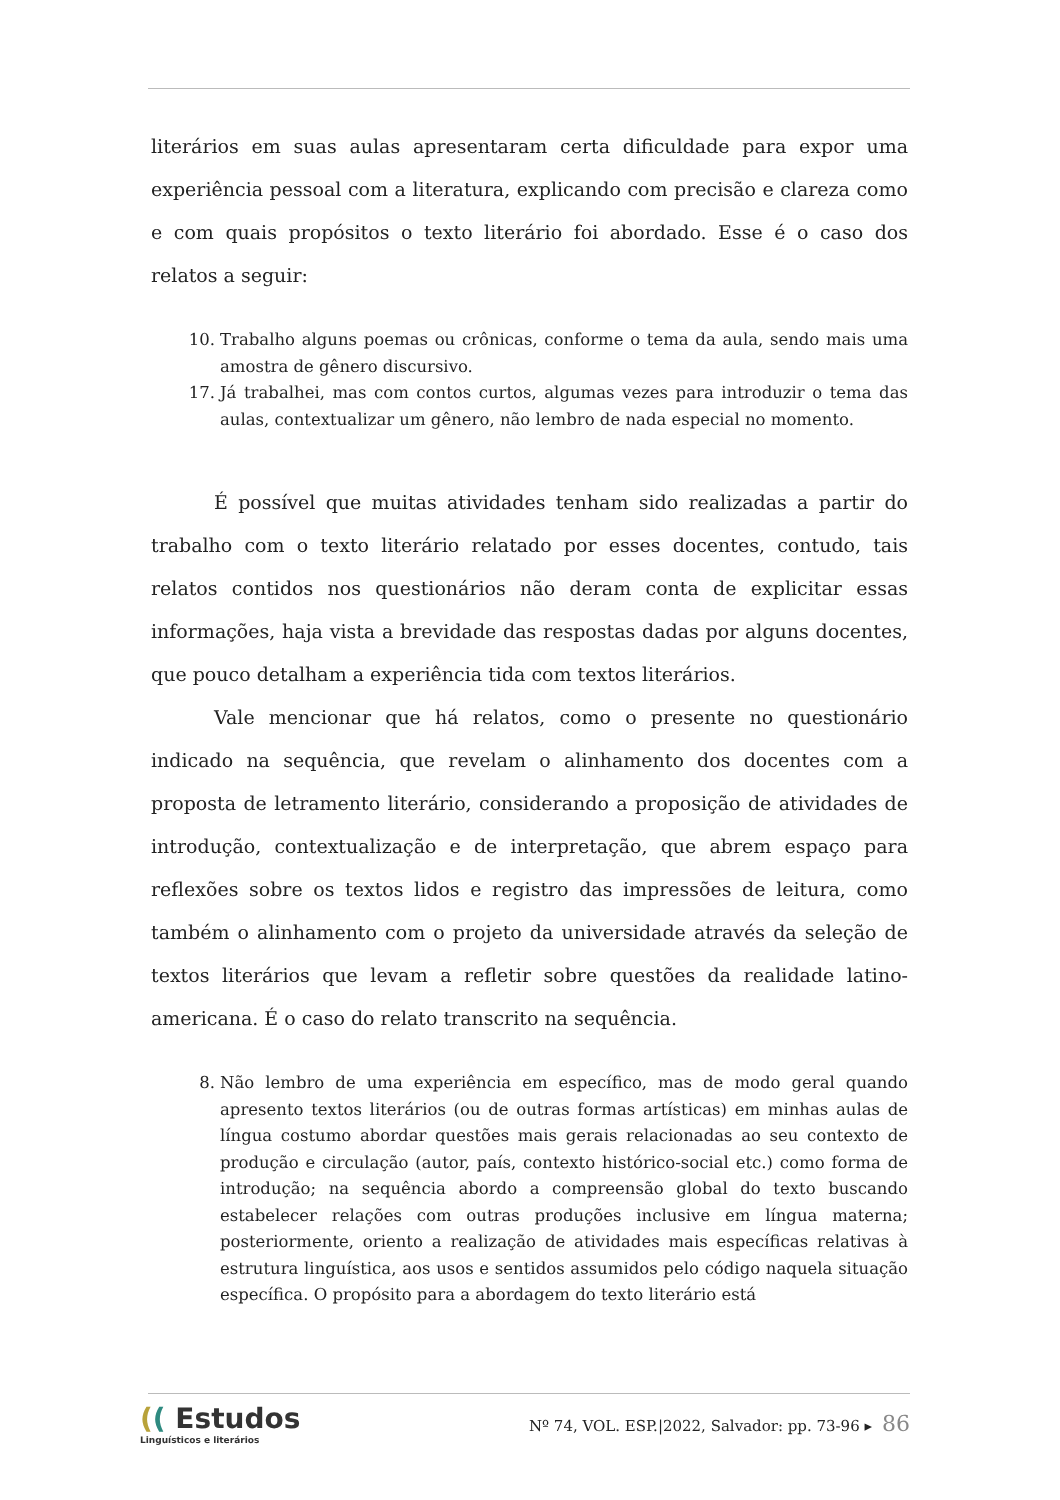literários em suas aulas apresentaram certa dificuldade para expor uma experiência pessoal com a literatura, explicando com precisão e clareza como e com quais propósitos o texto literário foi abordado. Esse é o caso dos relatos a seguir:
10. Trabalho alguns poemas ou crônicas, conforme o tema da aula, sendo mais uma amostra de gênero discursivo.
17. Já trabalhei, mas com contos curtos, algumas vezes para introduzir o tema das aulas, contextualizar um gênero, não lembro de nada especial no momento.
É possível que muitas atividades tenham sido realizadas a partir do trabalho com o texto literário relatado por esses docentes, contudo, tais relatos contidos nos questionários não deram conta de explicitar essas informações, haja vista a brevidade das respostas dadas por alguns docentes, que pouco detalham a experiência tida com textos literários.
Vale mencionar que há relatos, como o presente no questionário indicado na sequência, que revelam o alinhamento dos docentes com a proposta de letramento literário, considerando a proposição de atividades de introdução, contextualização e de interpretação, que abrem espaço para reflexões sobre os textos lidos e registro das impressões de leitura, como também o alinhamento com o projeto da universidade através da seleção de textos literários que levam a refletir sobre questões da realidade latino-americana. É o caso do relato transcrito na sequência.
8. Não lembro de uma experiência em específico, mas de modo geral quando apresento textos literários (ou de outras formas artísticas) em minhas aulas de língua costumo abordar questões mais gerais relacionadas ao seu contexto de produção e circulação (autor, país, contexto histórico-social etc.) como forma de introdução; na sequência abordo a compreensão global do texto buscando estabelecer relações com outras produções inclusive em língua materna; posteriormente, oriento a realização de atividades mais específicas relativas à estrutura linguística, aos usos e sentidos assumidos pelo código naquela situação específica. O propósito para a abordagem do texto literário está
(( Estudos
Linguísticos e literários
Nº 74, VOL. ESP.|2022, Salvador: pp. 73-96 ▸ 86